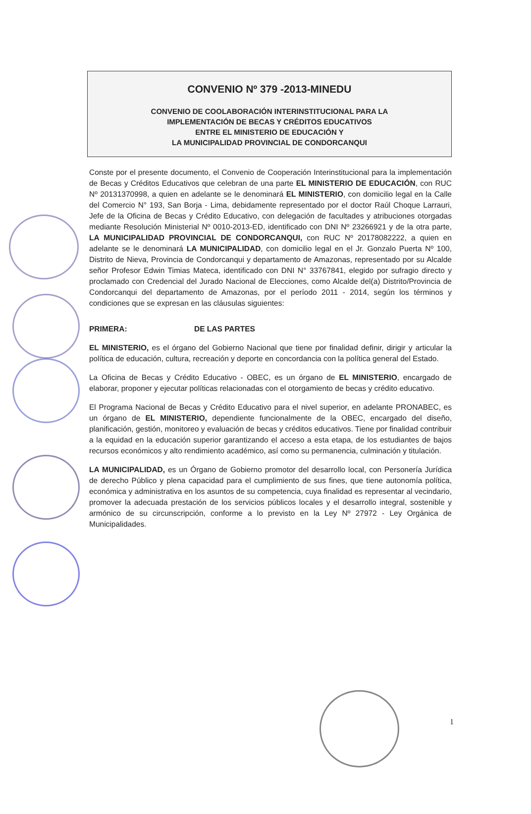CONVENIO Nº 379 -2013-MINEDU
CONVENIO DE COOLABORACIÓN INTERINSTITUCIONAL PARA LA
IMPLEMENTACIÓN DE BECAS Y CRÉDITOS EDUCATIVOS
ENTRE EL MINISTERIO DE EDUCACIÓN Y
LA MUNICIPALIDAD PROVINCIAL DE CONDORCANQUI
Conste por el presente documento, el Convenio de Cooperación Interinstitucional para la implementación de Becas y Créditos Educativos que celebran de una parte EL MINISTERIO DE EDUCACIÓN, con RUC Nº 20131370998, a quien en adelante se le denominará EL MINISTERIO, con domicilio legal en la Calle del Comercio N° 193, San Borja - Lima, debidamente representado por el doctor Raúl Choque Larrauri, Jefe de la Oficina de Becas y Crédito Educativo, con delegación de facultades y atribuciones otorgadas mediante Resolución Ministerial Nº 0010-2013-ED, identificado con DNI Nº 23266921 y de la otra parte, LA MUNICIPALIDAD PROVINCIAL DE CONDORCANQUI, con RUC Nº 20178082222, a quien en adelante se le denominará LA MUNICIPALIDAD, con domicilio legal en el Jr. Gonzalo Puerta Nº 100, Distrito de Nieva, Provincia de Condorcanqui y departamento de Amazonas, representado por su Alcalde señor Profesor Edwin Timias Mateca, identificado con DNI N° 33767841, elegido por sufragio directo y proclamado con Credencial del Jurado Nacional de Elecciones, como Alcalde del(a) Distrito/Provincia de Condorcanqui del departamento de Amazonas, por el período 2011 - 2014, según los términos y condiciones que se expresan en las cláusulas siguientes:
PRIMERA: DE LAS PARTES
EL MINISTERIO, es el órgano del Gobierno Nacional que tiene por finalidad definir, dirigir y articular la política de educación, cultura, recreación y deporte en concordancia con la política general del Estado.
La Oficina de Becas y Crédito Educativo - OBEC, es un órgano de EL MINISTERIO, encargado de elaborar, proponer y ejecutar políticas relacionadas con el otorgamiento de becas y crédito educativo.
El Programa Nacional de Becas y Crédito Educativo para el nivel superior, en adelante PRONABEC, es un órgano de EL MINISTERIO, dependiente funcionalmente de la OBEC, encargado del diseño, planificación, gestión, monitoreo y evaluación de becas y créditos educativos. Tiene por finalidad contribuir a la equidad en la educación superior garantizando el acceso a esta etapa, de los estudiantes de bajos recursos económicos y alto rendimiento académico, así como su permanencia, culminación y titulación.
LA MUNICIPALIDAD, es un Órgano de Gobierno promotor del desarrollo local, con Personería Jurídica de derecho Público y plena capacidad para el cumplimiento de sus fines, que tiene autonomía política, económica y administrativa en los asuntos de su competencia, cuya finalidad es representar al vecindario, promover la adecuada prestación de los servicios públicos locales y el desarrollo integral, sostenible y armónico de su circunscripción, conforme a lo previsto en la Ley Nº 27972 - Ley Orgánica de Municipalidades.
1